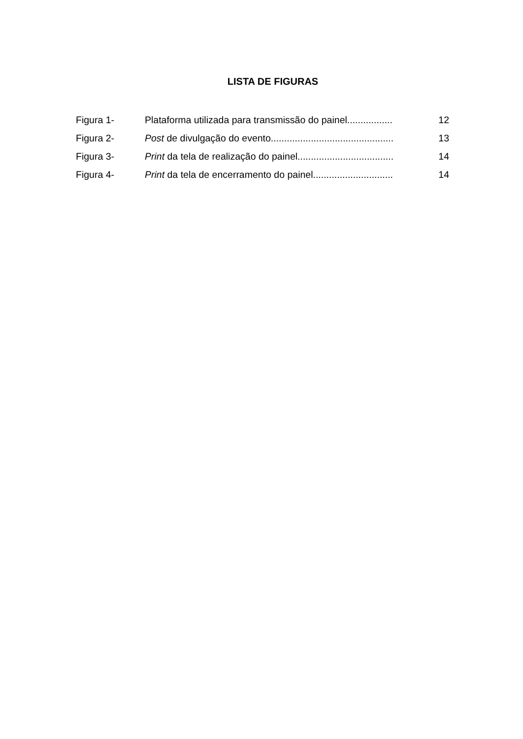LISTA DE FIGURAS
| Figura 1- | Plataforma utilizada para transmissão do painel................. | 12 |
| Figura 2- | Post de divulgação do evento.............................................. | 13 |
| Figura 3- | Print da tela de realização do painel.................................... | 14 |
| Figura 4- | Print da tela de encerramento do painel.............................. | 14 |